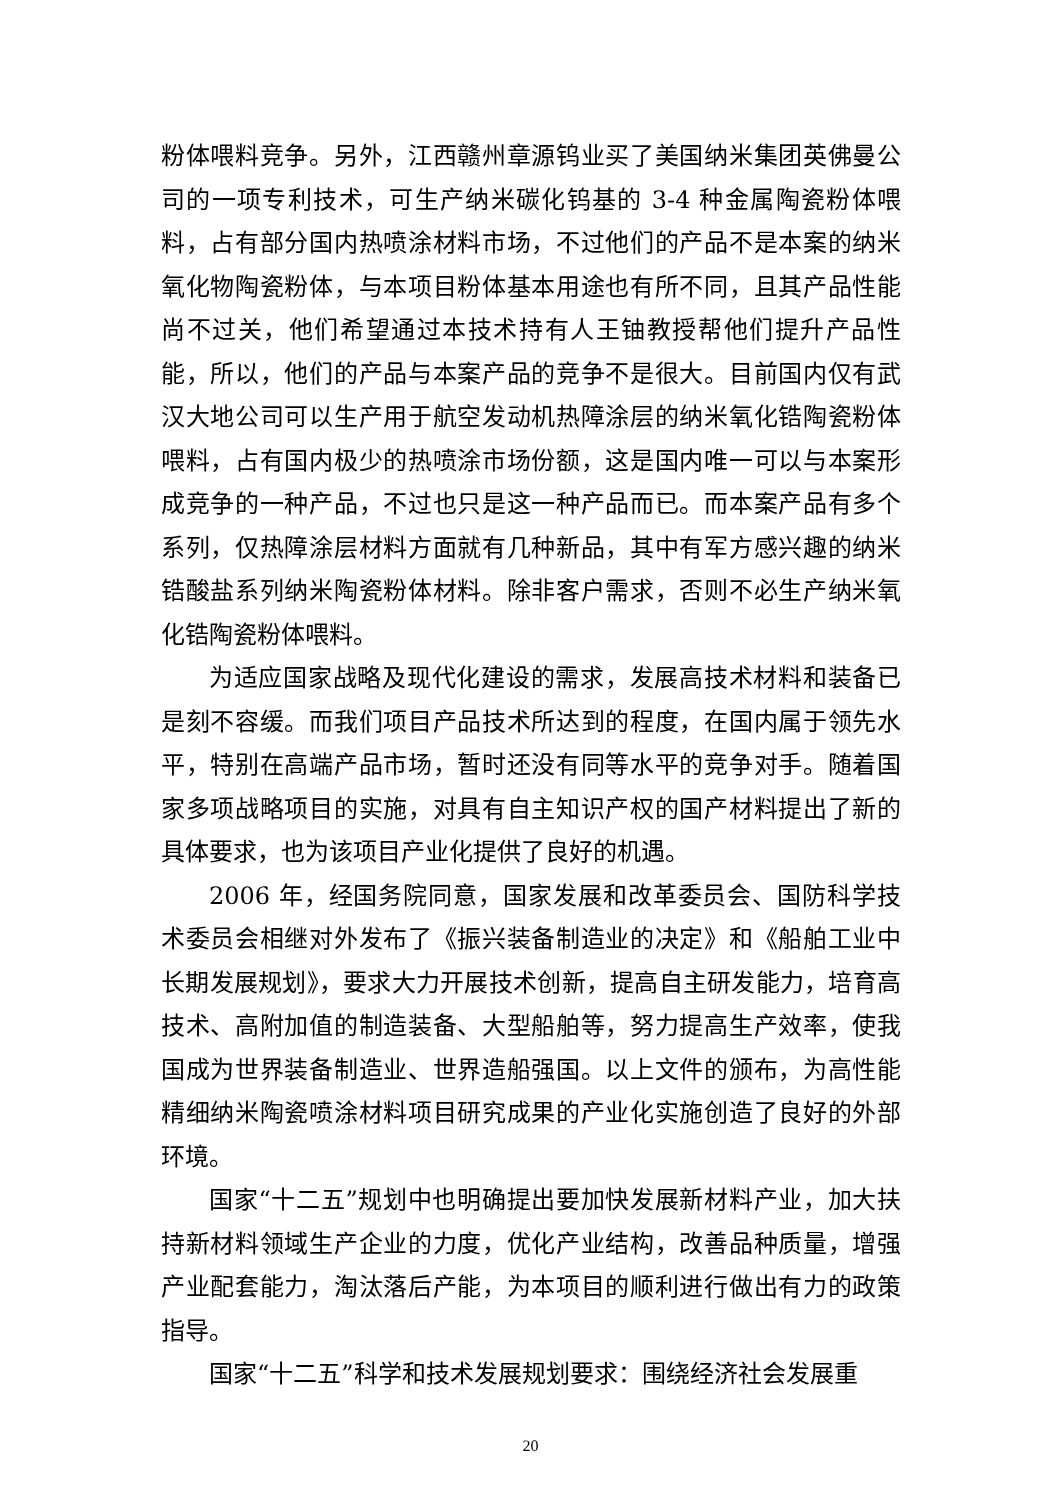粉体喂料竞争。另外，江西赣州章源钨业买了美国纳米集团英佛曼公司的一项专利技术，可生产纳米碳化钨基的 3-4 种金属陶瓷粉体喂料，占有部分国内热喷涂材料市场，不过他们的产品不是本案的纳米氧化物陶瓷粉体，与本项目粉体基本用途也有所不同，且其产品性能尚不过关，他们希望通过本技术持有人王铀教授帮他们提升产品性能，所以，他们的产品与本案产品的竞争不是很大。目前国内仅有武汉大地公司可以生产用于航空发动机热障涂层的纳米氧化锆陶瓷粉体喂料，占有国内极少的热喷涂市场份额，这是国内唯一可以与本案形成竞争的一种产品，不过也只是这一种产品而已。而本案产品有多个系列，仅热障涂层材料方面就有几种新品，其中有军方感兴趣的纳米锆酸盐系列纳米陶瓷粉体材料。除非客户需求，否则不必生产纳米氧化锆陶瓷粉体喂料。
为适应国家战略及现代化建设的需求，发展高技术材料和装备已是刻不容缓。而我们项目产品技术所达到的程度，在国内属于领先水平，特别在高端产品市场，暂时还没有同等水平的竞争对手。随着国家多项战略项目的实施，对具有自主知识产权的国产材料提出了新的具体要求，也为该项目产业化提供了良好的机遇。
2006 年，经国务院同意，国家发展和改革委员会、国防科学技术委员会相继对外发布了《振兴装备制造业的决定》和《船舶工业中长期发展规划》，要求大力开展技术创新，提高自主研发能力，培育高技术、高附加值的制造装备、大型船舶等，努力提高生产效率，使我国成为世界装备制造业、世界造船强国。以上文件的颁布，为高性能精细纳米陶瓷喷涂材料项目研究成果的产业化实施创造了良好的外部环境。
国家“十二五”规划中也明确提出要加快发展新材料产业，加大扶持新材料领域生产企业的力度，优化产业结构，改善品种质量，增强产业配套能力，淘汰落后产能，为本项目的顺利进行做出有力的政策指导。
国家“十二五”科学和技术发展规划要求：围绕经济社会发展重
20